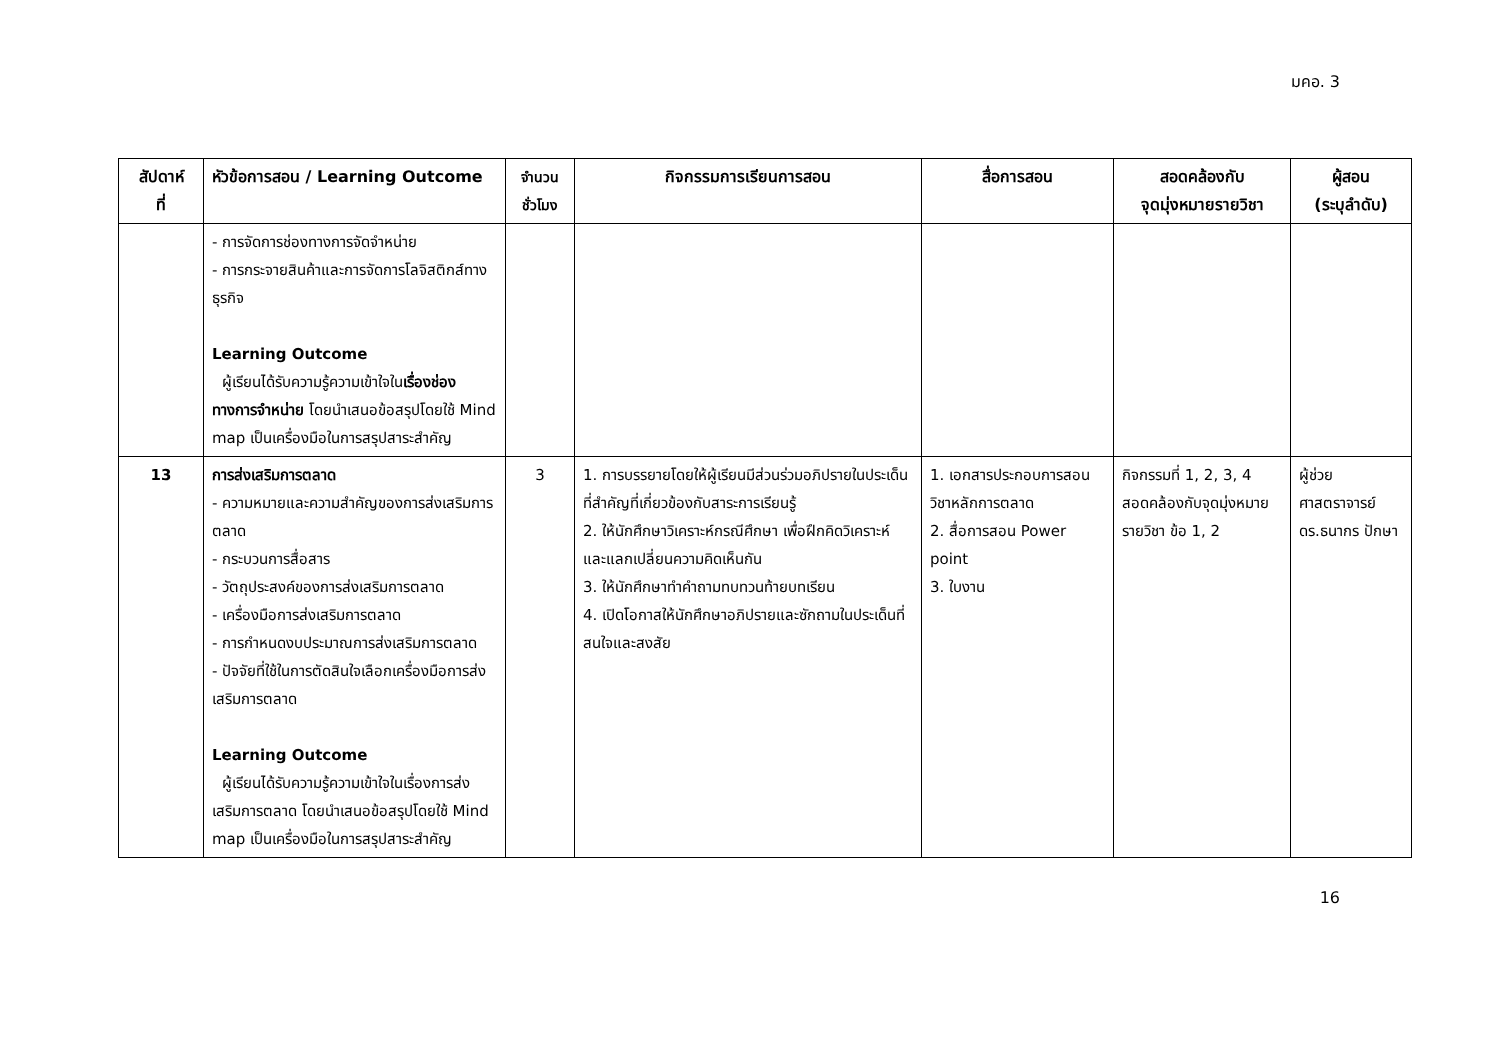มคอ. 3
| สัปดาห์ ที่ | หัวข้อการสอน / Learning Outcome | จำนวน ชั่วโมง | กิจกรรมการเรียนการสอน | สื่อการสอน | สอดคล้องกับ จุดมุ่งหมายรายวิชา | ผู้สอน (ระบุลำดับ) |
| --- | --- | --- | --- | --- | --- | --- |
| | - การจัดการช่องทางการจัดจำหน่าย - การกระจายสินค้าและการจัดการโลจิสติกส์ทางธุรกิจ Learning Outcome ผู้เรียนได้รับความรู้ความเข้าใจใน เรื่องช่องทางการจำหน่าย โดยนำเสนอข้อสรุปโดยใช้ Mind map เป็นเครื่องมือในการสรุปสาระสำคัญ | | | | | |
| 13 | การส่งเสริมการตลาด - ความหมายและความสำคัญของการส่งเสริมการตลาด - กระบวนการสื่อสาร - วัตถุประสงค์ของการส่งเสริมการตลาด - เครื่องมือการส่งเสริมการตลาด - การกำหนดงบประมาณการส่งเสริมการตลาด - ปัจจัยที่ใช้ในการตัดสินใจเลือกเครื่องมือการส่งเสริมการตลาด Learning Outcome ผู้เรียนได้รับความรู้ความเข้าใจในเรื่องการส่งเสริมการตลาด โดยนำเสนอข้อสรุปโดยใช้ Mind map เป็นเครื่องมือในการสรุปสาระสำคัญ | 3 | 1. การบรรยายโดยให้ผู้เรียนมีส่วนร่วมอภิปรายในประเด็นที่สำคัญที่เกี่ยวข้องกับสาระการเรียนรู้ 2. ให้นักศึกษาวิเคราะห์กรณีศึกษา เพื่อฝึกคิดวิเคราะห์ และแลกเปลี่ยนความคิดเห็นกัน 3. ให้นักศึกษาทำคำถามทบทวนท้ายบทเรียน 4. เปิดโอกาสให้นักศึกษาอภิปรายและซักถามในประเด็นที่สนใจและสงสัย | 1. เอกสารประกอบการสอนวิชาหลักการตลาด 2. สื่อการสอน Power point 3. ใบงาน | กิจกรรมที่ 1, 2, 3, 4 สอดคล้องกับจุดมุ่งหมายรายวิชา ข้อ 1, 2 | ผู้ช่วยศาสตราจารย์ ดร.ธนากร ปักษา |
16